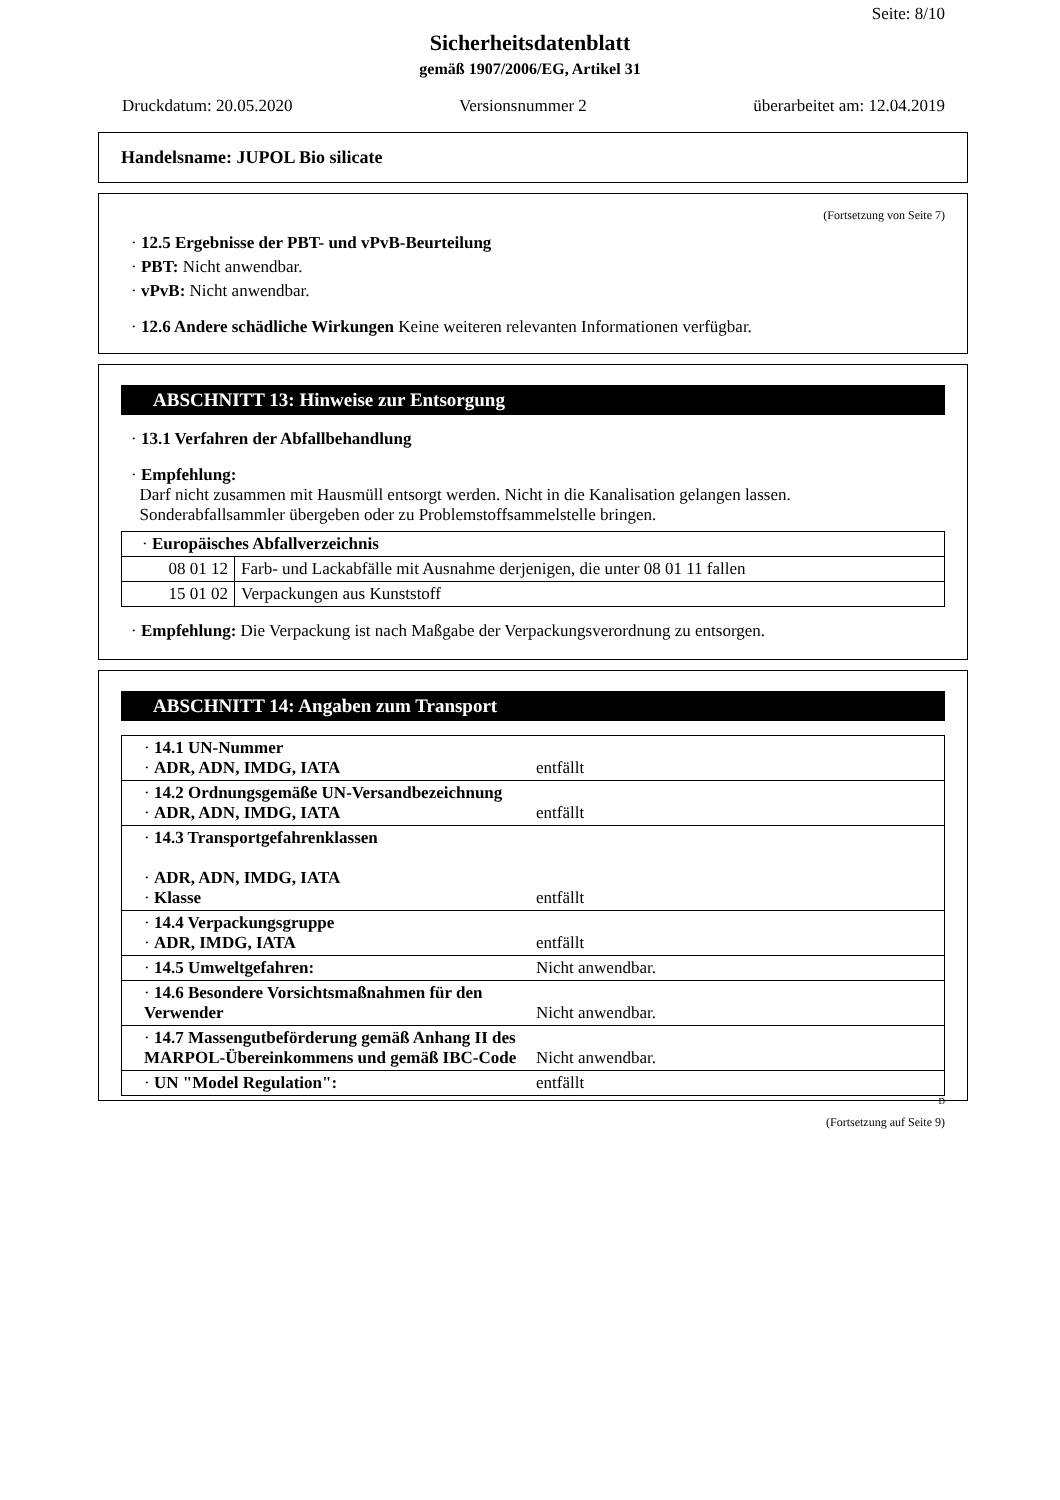Seite: 8/10
Sicherheitsdatenblatt
gemäß 1907/2006/EG, Artikel 31
Druckdatum: 20.05.2020 Versionsnummer 2 überarbeitet am: 12.04.2019
Handelsname: JUPOL Bio silicate
(Fortsetzung von Seite 7)
· 12.5 Ergebnisse der PBT- und vPvB-Beurteilung
· PBT: Nicht anwendbar.
· vPvB: Nicht anwendbar.
· 12.6 Andere schädliche Wirkungen Keine weiteren relevanten Informationen verfügbar.
ABSCHNITT 13: Hinweise zur Entsorgung
· 13.1 Verfahren der Abfallbehandlung
· Empfehlung:
Darf nicht zusammen mit Hausmüll entsorgt werden. Nicht in die Kanalisation gelangen lassen.
Sonderabfallsammler übergeben oder zu Problemstoffsammelstelle bringen.
| · Europäisches Abfallverzeichnis | |
| 08 01 12 | Farb- und Lackabfälle mit Ausnahme derjenigen, die unter 08 01 11 fallen |
| 15 01 02 | Verpackungen aus Kunststoff |
· Empfehlung: Die Verpackung ist nach Maßgabe der Verpackungsverordnung zu entsorgen.
ABSCHNITT 14: Angaben zum Transport
| · 14.1 UN-Nummer · ADR, ADN, IMDG, IATA | entfällt |
| · 14.2 Ordnungsgemäße UN-Versandbezeichnung · ADR, ADN, IMDG, IATA | entfällt |
| · 14.3 Transportgefahrenklassen · ADR, ADN, IMDG, IATA · Klasse | entfällt |
| · 14.4 Verpackungsgruppe · ADR, IMDG, IATA | entfällt |
| · 14.5 Umweltgefahren: | Nicht anwendbar. |
| · 14.6 Besondere Vorsichtsmaßnahmen für den Verwender | Nicht anwendbar. |
| · 14.7 Massengutbeförderung gemäß Anhang II des MARPOL-Übereinkommens und gemäß IBC-Code | Nicht anwendbar. |
| · UN "Model Regulation": | entfällt |
D
(Fortsetzung auf Seite 9)